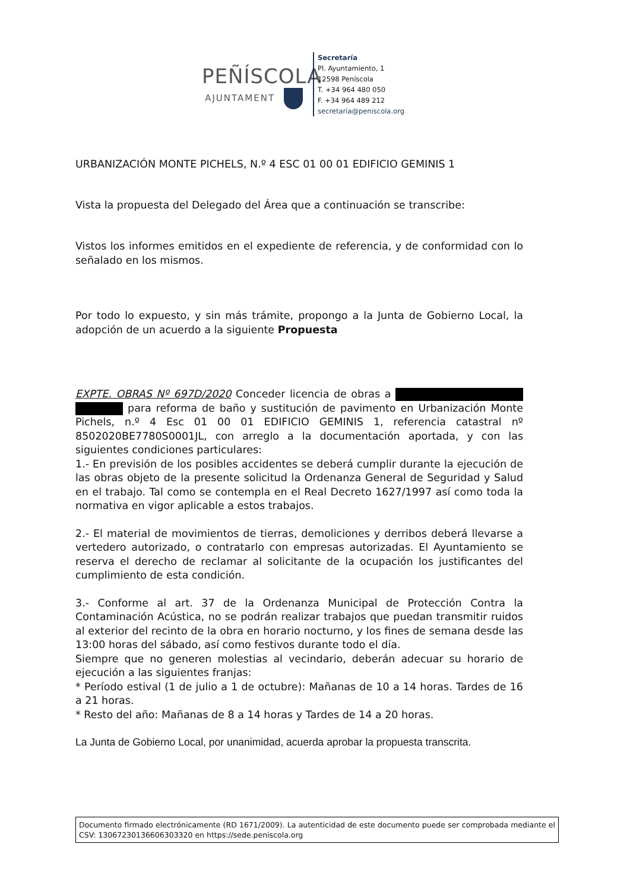PEÑÍSCOLA
AJUNTAMENT
Secretaría
Pl. Ayuntamiento, 1
12598 Peníscola
T. +34 964 480 050
F. +34 964 489 212
secretaria@peniscola.org
URBANIZACIÓN MONTE PICHELS, N.º 4 ESC 01 00 01 EDIFICIO GEMINIS 1
Vista la propuesta del Delegado del Área que a continuación se transcribe:
Vistos los informes emitidos en el expediente de referencia, y de conformidad con lo señalado en los mismos.
Por todo lo expuesto, y sin más trámite, propongo a la Junta de Gobierno Local, la adopción de un acuerdo a la siguiente Propuesta
EXPTE. OBRAS Nº 697D/2020 Conceder licencia de obras a para reforma de baño y sustitución de pavimento en Urbanización Monte Pichels, n.º 4 Esc 01 00 01 EDIFICIO GEMINIS 1, referencia catastral nº 8502020BE7780S0001JL, con arreglo a la documentación aportada, y con las siguientes condiciones particulares:
1.- En previsión de los posibles accidentes se deberá cumplir durante la ejecución de las obras objeto de la presente solicitud la Ordenanza General de Seguridad y Salud en el trabajo. Tal como se contempla en el Real Decreto 1627/1997 así como toda la normativa en vigor aplicable a estos trabajos.
2.- El material de movimientos de tierras, demoliciones y derribos deberá llevarse a vertedero autorizado, o contratarlo con empresas autorizadas. El Ayuntamiento se reserva el derecho de reclamar al solicitante de la ocupación los justificantes del cumplimiento de esta condición.
3.- Conforme al art. 37 de la Ordenanza Municipal de Protección Contra la Contaminación Acústica, no se podrán realizar trabajos que puedan transmitir ruidos al exterior del recinto de la obra en horario nocturno, y los fines de semana desde las 13:00 horas del sábado, así como festivos durante todo el día.
Siempre que no generen molestias al vecindario, deberán adecuar su horario de ejecución a las siguientes franjas:
* Período estival (1 de julio a 1 de octubre): Mañanas de 10 a 14 horas. Tardes de 16 a 21 horas.
* Resto del año: Mañanas de 8 a 14 horas y Tardes de 14 a 20 horas.
La Junta de Gobierno Local, por unanimidad, acuerda aprobar la propuesta transcrita.
Documento firmado electrónicamente (RD 1671/2009). La autenticidad de este documento puede ser comprobada mediante el CSV: 13067230136606303320 en https://sede.peniscola.org